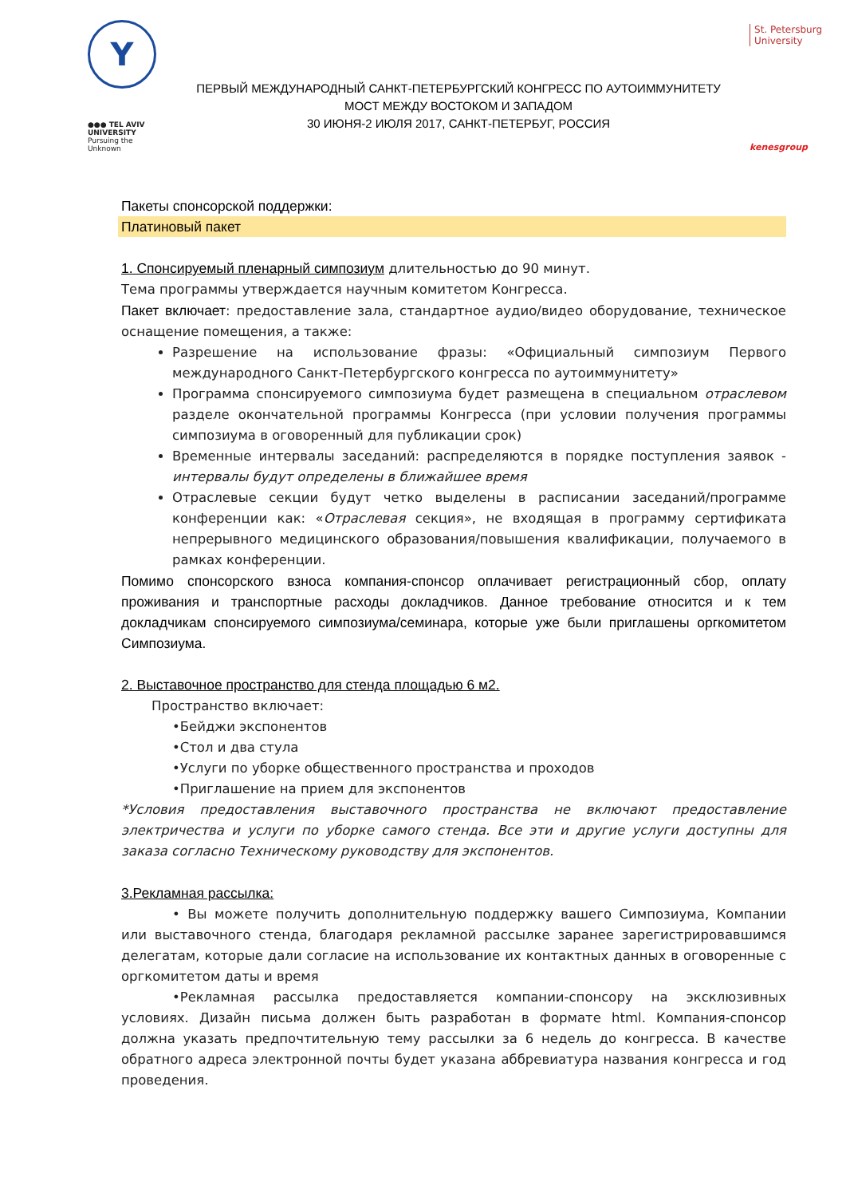Y
●●● TEL AVIV UNIVERSITY
Pursuing the Unknown
ПЕРВЫЙ МЕЖДУНАРОДНЫЙ САНКТ-ПЕТЕРБУРГСКИЙ КОНГРЕСС ПО АУТОИММУНИТЕТУ
МОСТ МЕЖДУ ВОСТОКОМ И ЗАПАДОМ
30 ИЮНЯ-2 ИЮЛЯ 2017, САНКТ-ПЕТЕРБУГ, РОССИЯ
St. Petersburg
University
kenesgroup
Пакеты спонсорской поддержки:
Платиновый пакет
1. Спонсируемый пленарный симпозиум длительностью до 90 минут.
Тема программы утверждается научным комитетом Конгресса.
Пакет включает: предоставление зала, стандартное аудио/видео оборудование, техническое оснащение помещения, а также:
Разрешение на использование фразы: «Официальный симпозиум Первого международного Санкт-Петербургского конгресса по аутоиммунитету»
Программа спонсируемого симпозиума будет размещена в специальном отраслевом разделе окончательной программы Конгресса (при условии получения программы симпозиума в оговоренный для публикации срок)
Временные интервалы заседаний: распределяются в порядке поступления заявок - интервалы будут определены в ближайшее время
Отраслевые секции будут четко выделены в расписании заседаний/программе конференции как: «Отраслевая секция», не входящая в программу сертификата непрерывного медицинского образования/повышения квалификации, получаемого в рамках конференции.
Помимо спонсорского взноса компания-спонсор оплачивает регистрационный сбор, оплату проживания и транспортные расходы докладчиков. Данное требование относится и к тем докладчикам спонсируемого симпозиума/семинара, которые уже были приглашены оргкомитетом Симпозиума.
2. Выставочное пространство для стенда площадью 6 м2.
Пространство включает:
•Бейджи экспонентов
•Стол и два стула
•Услуги по уборке общественного пространства и проходов
•Приглашение на прием для экспонентов
*Условия предоставления выставочного пространства не включают предоставление электричества и услуги по уборке самого стенда. Все эти и другие услуги доступны для заказа согласно Техническому руководству для экспонентов.
3.Рекламная рассылка:
• Вы можете получить дополнительную поддержку вашего Симпозиума, Компании или выставочного стенда, благодаря рекламной рассылке заранее зарегистрировавшимся делегатам, которые дали согласие на использование их контактных данных в оговоренные с оргкомитетом даты и время
•Рекламная рассылка предоставляется компании-спонсору на эксклюзивных условиях. Дизайн письма должен быть разработан в формате html. Компания-спонсор должна указать предпочтительную тему рассылки за 6 недель до конгресса. В качестве обратного адреса электронной почты будет указана аббревиатура названия конгресса и год проведения.